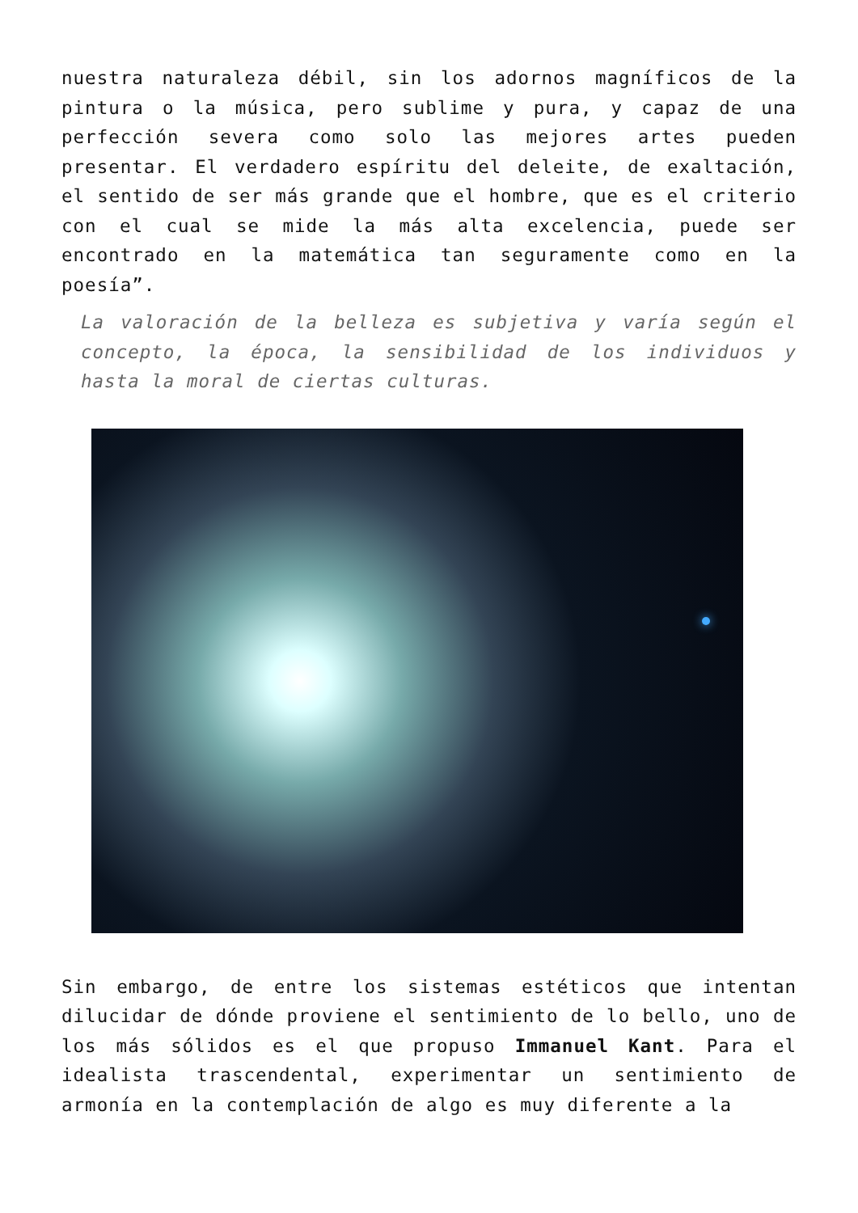nuestra naturaleza débil, sin los adornos magníficos de la pintura o la música, pero sublime y pura, y capaz de una perfección severa como solo las mejores artes pueden presentar. El verdadero espíritu del deleite, de exaltación, el sentido de ser más grande que el hombre, que es el criterio con el cual se mide la más alta excelencia, puede ser encontrado en la matemática tan seguramente como en la poesía”.
La valoración de la belleza es subjetiva y varía según el concepto, la época, la sensibilidad de los individuos y hasta la moral de ciertas culturas.
Sin embargo, de entre los sistemas estéticos que intentan dilucidar de dónde proviene el sentimiento de lo bello, uno de los más sólidos es el que propuso Immanuel Kant. Para el idealista trascendental, experimentar un sentimiento de armonía en la contemplación de algo es muy diferente a la